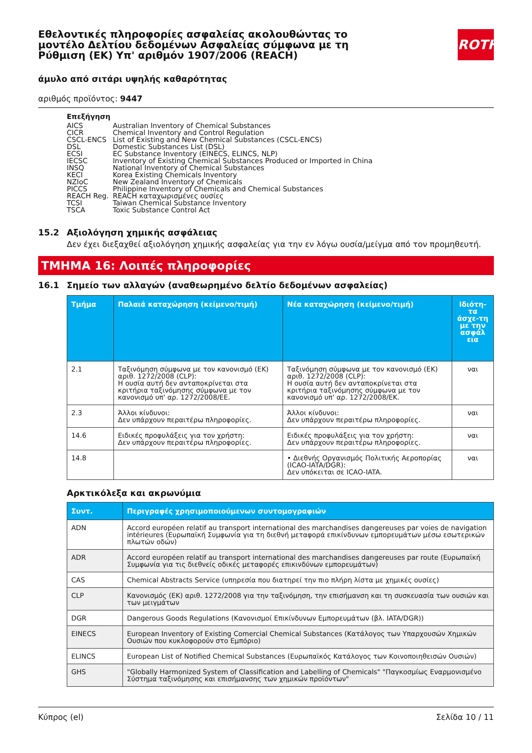ROTH
Εθελοντικές πληροφορίες ασφαλείας ακολουθώντας το μοντέλο Δελτίου δεδομένων Ασφαλείας σύμφωνα με τη Ρύθμιση (ΕΚ) Υπ' αριθμόν 1907/2006 (REACH)
άμυλο από σιτάρι υψηλής καθαρότητας
αριθμός προϊόντος: 9447
Επεξήγηση
| AICS | Australian Inventory of Chemical Substances |
| CICR | Chemical Inventory and Control Regulation |
| CSCL-ENCS | List of Existing and New Chemical Substances (CSCL-ENCS) |
| DSL | Domestic Substances List (DSL) |
| ECSI | EC Substance Inventory (EINECS, ELINCS, NLP) |
| IECSC | Inventory of Existing Chemical Substances Produced or Imported in China |
| INSQ | National Inventory of Chemical Substances |
| KECI | Korea Existing Chemicals Inventory |
| NZIoC | New Zealand Inventory of Chemicals |
| PICCS | Philippine Inventory of Chemicals and Chemical Substances |
| REACH Reg. | REACH καταχωρισμένες ουσίες |
| TCSI | Taiwan Chemical Substance Inventory |
| TSCA | Toxic Substance Control Act |
15.2 Αξιολόγηση χημικής ασφάλειας
Δεν έχει διεξαχθεί αξιολόγηση χημικής ασφαλείας για την εν λόγω ουσία/μείγμα από τον προμηθευτή.
ΤΜΗΜΑ 16: Λοιπές πληροφορίες
16.1 Σημείο των αλλαγών (αναθεωρημένο δελτίο δεδομένων ασφαλείας)
| Τμήμα | Παλαιά καταχώρηση (κείμενο/τιμή) | Νέα καταχώρηση (κείμενο/τιμή) | Ιδιότη-τα άσχε-τη με την ασφάλ εια |
| --- | --- | --- | --- |
| 2.1 | Ταξινόμηση σύμφωνα με τον κανονισμό (ΕΚ) αριθ. 1272/2008 (CLP): Η ουσία αυτή δεν ανταποκρίνεται στα κριτήρια ταξινόμησης σύμφωνα με τον κανονισμό υπ' αρ. 1272/2008/ΕΕ. | Ταξινόμηση σύμφωνα με τον κανονισμό (ΕΚ) αριθ. 1272/2008 (CLP): Η ουσία αυτή δεν ανταποκρίνεται στα κριτήρια ταξινόμησης σύμφωνα με τον κανονισμό υπ' αρ. 1272/2008/ΕΚ. | ναι |
| 2.3 | Άλλοι κίνδυνοι: Δεν υπάρχουν περαιτέρω πληροφορίες. | Άλλοι κίνδυνοι: Δεν υπάρχουν περαιτέρω πληροφορίες. | ναι |
| 14.6 | Ειδικές προφυλάξεις για τον χρήστη: Δεν υπάρχουν περαιτέρω πληροφορίες. | Ειδικές προφυλάξεις για τον χρήστη: Δεν υπάρχουν περαιτέρω πληροφορίες. | ναι |
| 14.8 | | • Διεθνής Οργανισμός Πολιτικής Αεροπορίας (ICAO-IATA/DGR): Δεν υπόκειται σε ICAO-IATA. | ναι |
Αρκτικόλεξα και ακρωνύμια
| Συντ. | Περιγραφές χρησιμοποιούμενων συντομογραφιών |
| --- | --- |
| ADN | Accord européen relatif au transport international des marchandises dangereuses par voies de navigation intérieures (Ευρωπαϊκή Συμφωνία για τη διεθνή μεταφορά επικίνδυνων εμπορευμάτων μέσω εσωτερικών πλωτών οδών) |
| ADR | Accord européen relatif au transport international des marchandises dangereuses par route (Ευρωπαϊκή Συμφωνία για τις διεθνείς οδικές μεταφορές επικινδύνων εμπορευμάτων) |
| CAS | Chemical Abstracts Service (υπηρεσία που διατηρεί την πιο πλήρη λίστα με χημικές ουσίες) |
| CLP | Κανονισμός (ΕΚ) αριθ. 1272/2008 για την ταξινόμηση, την επισήμανση και τη συσκευασία των ουσιών και των μειγμάτων |
| DGR | Dangerous Goods Regulations (Κανονισμοί Επικίνδυνων Εμπορευμάτων (βλ. IATA/DGR)) |
| EINECS | European Inventory of Existing Comercial Chemical Substances (Κατάλογος των Υπαρχουσών Χημικών Ουσιών που κυκλοφορούν στο Εμπόριο) |
| ELINCS | European List of Notified Chemical Substances (Ευρωπαϊκός Κατάλογος των Κοινοποιηθεισών Ουσιών) |
| GHS | "Globally Harmonized System of Classification and Labelling of Chemicals" "Παγκοσμίως Εναρμονισμένο Σύστημα ταξινόμησης και επισήμανσης των χημικών προϊόντων" |
Κύπρος (el) Σελίδα 10 / 11